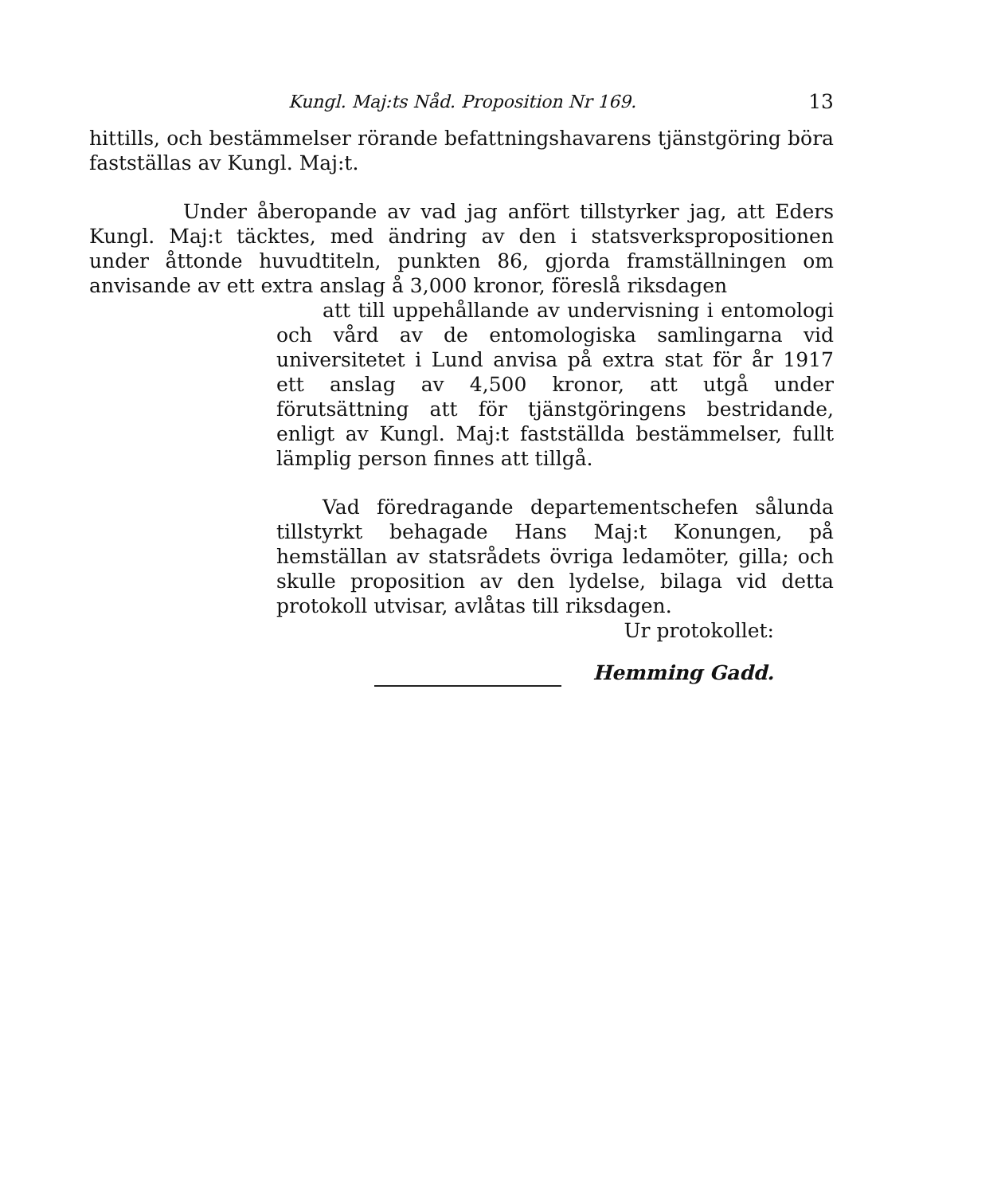Kungl. Maj:ts Nåd. Proposition Nr 169. 13
hittills, och bestämmelser rörande befattningshavarens tjänstgöring böra fastställas av Kungl. Maj:t.
Under åberopande av vad jag anfört tillstyrker jag, att Eders Kungl. Maj:t täcktes, med ändring av den i statsverkspropositionen under åttonde huvudtiteln, punkten 86, gjorda framställningen om anvisande av ett extra anslag å 3,000 kronor, föreslå riksdagen
att till uppehållande av undervisning i entomologi och vård av de entomologiska samlingarna vid universitetet i Lund anvisa på extra stat för år 1917 ett anslag av 4,500 kronor, att utgå under förutsättning att för tjänstgöringens bestridande, enligt av Kungl. Maj:t fastställda bestämmelser, fullt lämplig person finnes att tillgå.
Vad föredragande departementschefen sålunda tillstyrkt behagade Hans Maj:t Konungen, på hemställan av statsrådets övriga ledamöter, gilla; och skulle proposition av den lydelse, bilaga vid detta protokoll utvisar, avlåtas till riksdagen.
Ur protokollet:
Hemming Gadd.